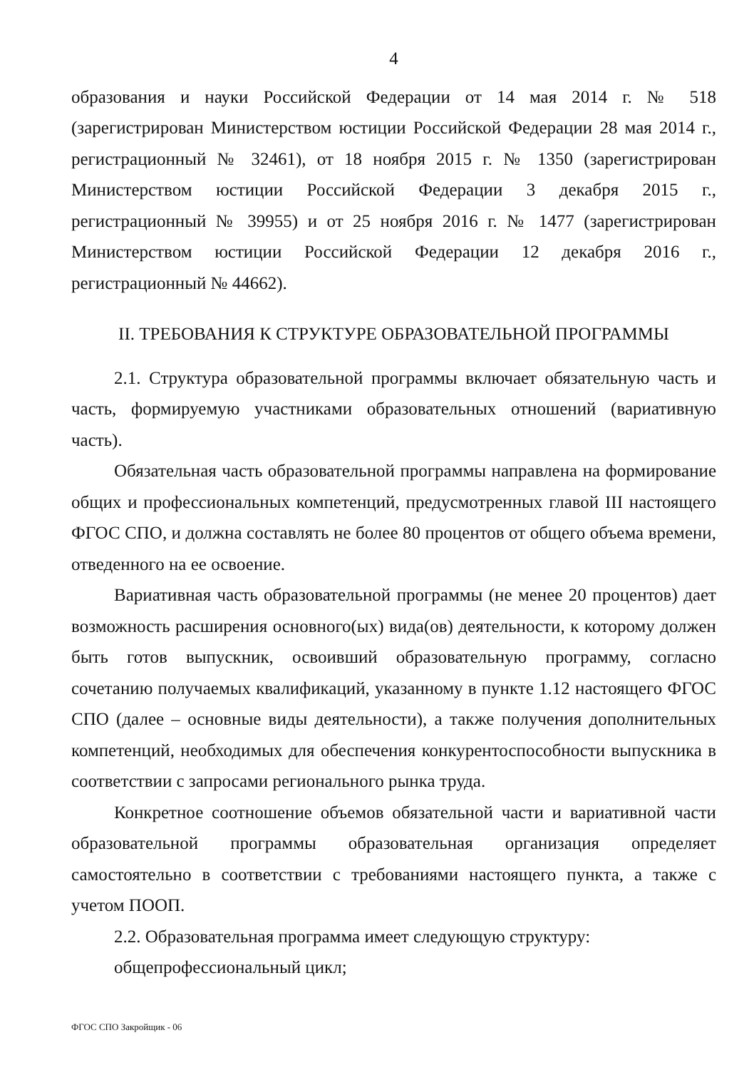4
образования и науки Российской Федерации от 14 мая 2014 г. № 518 (зарегистрирован Министерством юстиции Российской Федерации 28 мая 2014 г., регистрационный № 32461), от 18 ноября 2015 г. № 1350 (зарегистрирован Министерством юстиции Российской Федерации 3 декабря 2015 г., регистрационный № 39955) и от 25 ноября 2016 г. № 1477 (зарегистрирован Министерством юстиции Российской Федерации 12 декабря 2016 г., регистрационный № 44662).
II. ТРЕБОВАНИЯ К СТРУКТУРЕ ОБРАЗОВАТЕЛЬНОЙ ПРОГРАММЫ
2.1. Структура образовательной программы включает обязательную часть и часть, формируемую участниками образовательных отношений (вариативную часть).
Обязательная часть образовательной программы направлена на формирование общих и профессиональных компетенций, предусмотренных главой III настоящего ФГОС СПО, и должна составлять не более 80 процентов от общего объема времени, отведенного на ее освоение.
Вариативная часть образовательной программы (не менее 20 процентов) дает возможность расширения основного(ых) вида(ов) деятельности, к которому должен быть готов выпускник, освоивший образовательную программу, согласно сочетанию получаемых квалификаций, указанному в пункте 1.12 настоящего ФГОС СПО (далее – основные виды деятельности), а также получения дополнительных компетенций, необходимых для обеспечения конкурентоспособности выпускника в соответствии с запросами регионального рынка труда.
Конкретное соотношение объемов обязательной части и вариативной части образовательной программы образовательная организация определяет самостоятельно в соответствии с требованиями настоящего пункта, а также с учетом ПООП.
2.2. Образовательная программа имеет следующую структуру:
общепрофессиональный цикл;
ФГОС СПО Закройщик - 06